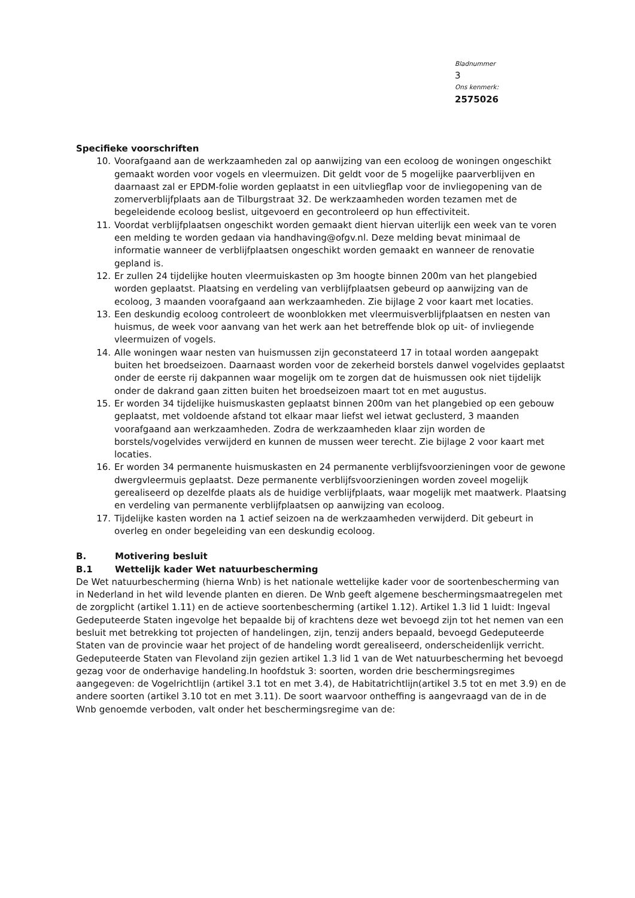Bladnummer
3
Ons kenmerk:
2575026
Specifieke voorschriften
10. Voorafgaand aan de werkzaamheden zal op aanwijzing van een ecoloog de woningen ongeschikt gemaakt worden voor vogels en vleermuizen. Dit geldt voor de 5 mogelijke paarverblijven en daarnaast zal er EPDM-folie worden geplaatst in een uitvliegflap voor de invliegopening van de zomerverblijfplaats aan de Tilburgstraat 32. De werkzaamheden worden tezamen met de begeleidende ecoloog beslist, uitgevoerd en gecontroleerd op hun effectiviteit.
11. Voordat verblijfplaatsen ongeschikt worden gemaakt dient hiervan uiterlijk een week van te voren een melding te worden gedaan via handhaving@ofgv.nl. Deze melding bevat minimaal de informatie wanneer de verblijfplaatsen ongeschikt worden gemaakt en wanneer de renovatie gepland is.
12. Er zullen 24 tijdelijke houten vleermuiskasten op 3m hoogte binnen 200m van het plangebied worden geplaatst. Plaatsing en verdeling van verblijfplaatsen gebeurd op aanwijzing van de ecoloog, 3 maanden voorafgaand aan werkzaamheden. Zie bijlage 2 voor kaart met locaties.
13. Een deskundig ecoloog controleert de woonblokken met vleermuisverblijfplaatsen en nesten van huismus, de week voor aanvang van het werk aan het betreffende blok op uit- of invliegende vleermuizen of vogels.
14. Alle woningen waar nesten van huismussen zijn geconstateerd 17 in totaal worden aangepakt buiten het broedseizoen. Daarnaast worden voor de zekerheid borstels danwel vogelvides geplaatst onder de eerste rij dakpannen waar mogelijk om te zorgen dat de huismussen ook niet tijdelijk onder de dakrand gaan zitten buiten het broedseizoen maart tot en met augustus.
15. Er worden 34 tijdelijke huismuskasten geplaatst binnen 200m van het plangebied op een gebouw geplaatst, met voldoende afstand tot elkaar maar liefst wel ietwat geclusterd, 3 maanden voorafgaand aan werkzaamheden. Zodra de werkzaamheden klaar zijn worden de borstels/vogelvides verwijderd en kunnen de mussen weer terecht. Zie bijlage 2 voor kaart met locaties.
16. Er worden 34 permanente huismuskasten en 24 permanente verblijfsvoorzieningen voor de gewone dwergvleermuis geplaatst. Deze permanente verblijfsvoorzieningen worden zoveel mogelijk gerealiseerd op dezelfde plaats als de huidige verblijfplaats, waar mogelijk met maatwerk. Plaatsing en verdeling van permanente verblijfplaatsen op aanwijzing van ecoloog.
17. Tijdelijke kasten worden na 1 actief seizoen na de werkzaamheden verwijderd. Dit gebeurt in overleg en onder begeleiding van een deskundig ecoloog.
B. Motivering besluit
B.1 Wettelijk kader Wet natuurbescherming
De Wet natuurbescherming (hierna Wnb) is het nationale wettelijke kader voor de soortenbescherming van in Nederland in het wild levende planten en dieren. De Wnb geeft algemene beschermingsmaatregelen met de zorgplicht (artikel 1.11) en de actieve soortenbescherming (artikel 1.12). Artikel 1.3 lid 1 luidt: Ingeval Gedeputeerde Staten ingevolge het bepaalde bij of krachtens deze wet bevoegd zijn tot het nemen van een besluit met betrekking tot projecten of handelingen, zijn, tenzij anders bepaald, bevoegd Gedeputeerde Staten van de provincie waar het project of de handeling wordt gerealiseerd, onderscheidenlijk verricht. Gedeputeerde Staten van Flevoland zijn gezien artikel 1.3 lid 1 van de Wet natuurbescherming het bevoegd gezag voor de onderhavige handeling.In hoofdstuk 3: soorten, worden drie beschermingsregimes aangegeven: de Vogelrichtlijn (artikel 3.1 tot en met 3.4), de Habitatrichtlijn(artikel 3.5 tot en met 3.9) en de andere soorten (artikel 3.10 tot en met 3.11). De soort waarvoor ontheffing is aangevraagd van de in de Wnb genoemde verboden, valt onder het beschermingsregime van de: